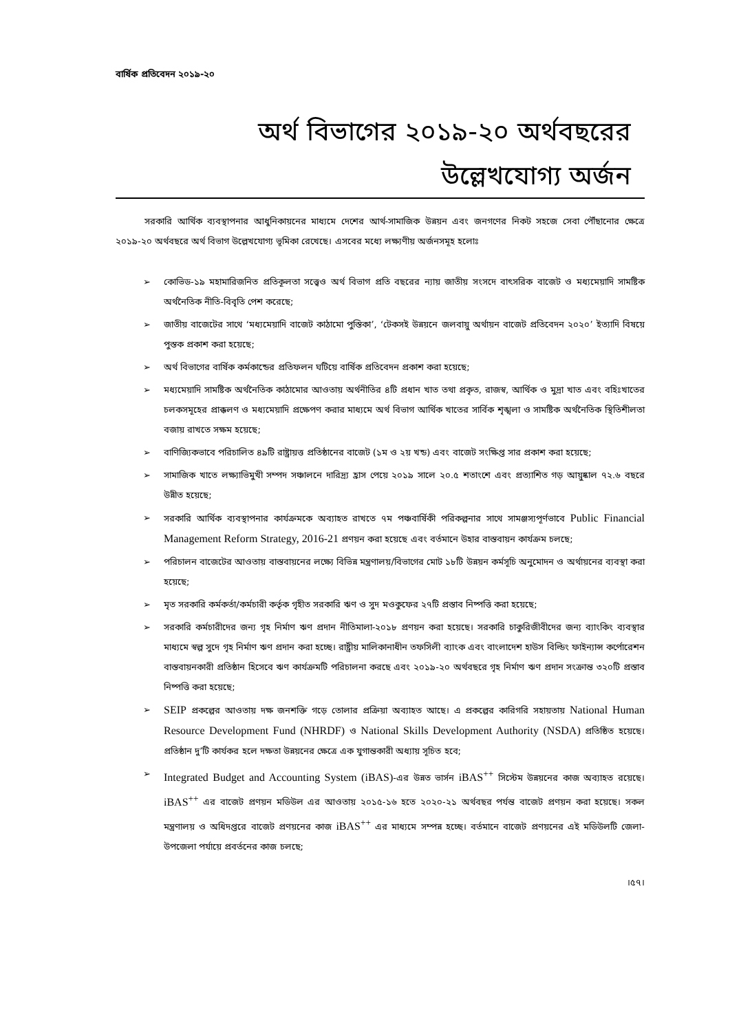বার্ষিক প্রতিবেদন ২০১৯-২০
অর্থ বিভাগের ২০১৯-২০ অর্থবছরের
উল্লেখযোগ্য অর্জন
সরকারি আর্থিক ব্যবস্থাপনার আধুনিকায়নের মাধ্যমে দেশের আর্থ-সামাজিক উন্নয়ন এবং জনগণের নিকট সহজে সেবা পৌঁছানোর ক্ষেত্রে ২০১৯-২০ অর্থবছরে অর্থ বিভাগ উল্লেখযোগ্য ভূমিকা রেখেছে। এসবের মধ্যে লক্ষ্যণীয় অর্জনসমূহ হলোঃ
➢ কোভিড-১৯ মহামারিজনিত প্রতিকূলতা সত্ত্বেও অর্থ বিভাগ প্রতি বছরের ন্যায় জাতীয় সংসদে বাৎসরিক বাজেট ও মধ্যমেয়াদি সামষ্টিক অর্থনৈতিক নীতি-বিবৃতি পেশ করেছে;
➢ জাতীয় বাজেটের সাথে ‘মধ্যমেয়াদি বাজেট কাঠামো পুস্তিকা’, ‘টেকসই উন্নয়নে জলবায়ু অর্থায়ন বাজেট প্রতিবেদন ২০২০’ ইত্যাদি বিষয়ে পুস্তক প্রকাশ করা হয়েছে;
➢ অর্থ বিভাগের বার্ষিক কর্মকান্ডের প্রতিফলন ঘটিয়ে বার্ষিক প্রতিবেদন প্রকাশ করা হয়েছে;
➢ মধ্যমেয়াদি সামষ্টিক অর্থনৈতিক কাঠামোর আওতায় অর্থনীতির ৪টি প্রধান খাত তথা প্রকৃত, রাজস্ব, আর্থিক ও মুদ্রা খাত এবং বহিঃখাতের চলকসমূহের প্রাক্কলণ ও মধ্যমেয়াদি প্রক্ষেপণ করার মাধ্যমে অর্থ বিভাগ আর্থিক খাতের সার্বিক শৃঙ্খলা ও সামষ্টিক অর্থনৈতিক স্থিতিশীলতা বজায় রাখতে সক্ষম হয়েছে;
➢ বাণিজ্যিকভাবে পরিচালিত ৪৯টি রাষ্ট্রায়ত্ত প্রতিষ্ঠানের বাজেট (১ম ও ২য় খন্ড) এবং বাজেট সংক্ষিপ্ত সার প্রকাশ করা হয়েছে;
➢ সামাজিক খাতে লক্ষ্যাভিমুখী সম্পদ সঞ্চালনে দারিদ্র্য হ্রাস পেয়ে ২০১৯ সালে ২০.৫ শতাংশে এবং প্রত্যাশিত গড় আয়ুষ্কাল ৭২.৬ বছরে উন্নীত হয়েছে;
➢ সরকারি আর্থিক ব্যবস্থাপনার কার্যক্রমকে অব্যাহত রাখতে ৭ম পঞ্চবার্ষিকী পরিকল্পনার সাথে সামঞ্জস্যপূর্ণভাবে Public Financial Management Reform Strategy, 2016-21 প্রণয়ন করা হয়েছে এবং বর্তমানে উহার বাস্তবায়ন কার্যক্রম চলছে;
➢ পরিচালন বাজেটের আওতায় বাস্তবায়নের লক্ষ্যে বিভিন্ন মন্ত্রণালয়/বিভাগের মোট ১৮টি উন্নয়ন কর্মসূচি অনুমোদন ও অর্থায়নের ব্যবস্থা করা হয়েছে;
➢ মৃত সরকারি কর্মকর্তা/কর্মচারী কর্তৃক গৃহীত সরকারি ঋণ ও সুদ মওকুফের ২৭টি প্রস্তাব নিষ্পত্তি করা হয়েছে;
➢ সরকারি কর্মচারীদের জন্য গৃহ নির্মাণ ঋণ প্রদান নীতিমালা-২০১৮ প্রণয়ন করা হয়েছে। সরকারি চাকুরিজীবীদের জন্য ব্যাংকিং ব্যবস্থার মাধ্যমে স্বল্প সুদে গৃহ নির্মাণ ঋণ প্রদান করা হচ্ছে। রাষ্ট্রীয় মালিকানাধীন তফসিলী ব্যাংক এবং বাংলাদেশ হাউস বিল্ডিং ফাইন্যান্স কর্পোরেশন বাস্তবায়নকারী প্রতিষ্ঠান হিসেবে ঋণ কার্যক্রমটি পরিচালনা করছে এবং ২০১৯-২০ অর্থবছরে গৃহ নির্মাণ ঋণ প্রদান সংক্রান্ত ৩২০টি প্রস্তাব নিষ্পত্তি করা হয়েছে;
➢ SEIP প্রকল্পের আওতায় দক্ষ জনশক্তি গড়ে তোলার প্রক্রিয়া অব্যাহত আছে। এ প্রকল্পের কারিগরি সহায়তায় National Human Resource Development Fund (NHRDF) ও National Skills Development Authority (NSDA) প্রতিষ্ঠিত হয়েছে। প্রতিষ্ঠান দু’টি কার্যকর হলে দক্ষতা উন্নয়নের ক্ষেত্রে এক যুগান্তকারী অধ্যায় সূচিত হবে;
➢ Integrated Budget and Accounting System (iBAS)-এর উন্নত ভার্সন iBAS<sup>++</sup> সিস্টেম উন্নয়নের কাজ অব্যাহত রয়েছে। iBAS<sup>++</sup> এর বাজেট প্রণয়ন মডিউল এর আওতায় ২০১৫-১৬ হতে ২০২০-২১ অর্থবছর পর্যন্ত বাজেট প্রণয়ন করা হয়েছে। সকল মন্ত্রণালয় ও অধিদপ্তরে বাজেট প্রণয়নের কাজ iBAS<sup>++</sup> এর মাধ্যমে সম্পন্ন হচ্ছে। বর্তমানে বাজেট প্রণয়নের এই মডিউলটি জেলা-উপজেলা পর্যায়ে প্রবর্তনের কাজ চলছে;
।৫৭।